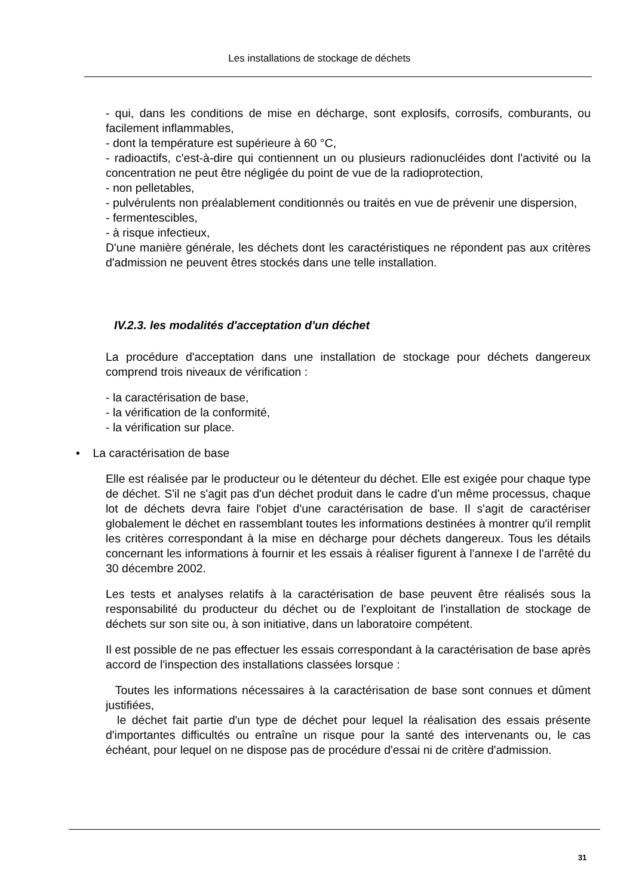Les installations de stockage de déchets
- qui, dans les conditions de mise en décharge, sont explosifs, corrosifs, comburants, ou facilement inflammables,
- dont la température est supérieure à 60 °C,
- radioactifs, c'est-à-dire qui contiennent un ou plusieurs radionucléides dont l'activité ou la concentration ne peut être négligée du point de vue de la radioprotection,
- non pelletables,
- pulvérulents non préalablement conditionnés ou traités en vue de prévenir une dispersion,
- fermentescibles,
- à risque infectieux,
D'une manière générale, les déchets dont les caractéristiques ne répondent pas aux critères d'admission ne peuvent êtres stockés dans une telle installation.
IV.2.3. les modalités d'acceptation d'un déchet
La procédure d'acceptation dans une installation de stockage pour déchets dangereux comprend trois niveaux de vérification :
- la caractérisation de base,
- la vérification de la conformité,
- la vérification sur place.
• La caractérisation de base
Elle est réalisée par le producteur ou le détenteur du déchet. Elle est exigée pour chaque type de déchet. S'il ne s'agit pas d'un déchet produit dans le cadre d'un même processus, chaque lot de déchets devra faire l'objet d'une caractérisation de base. Il s'agit de caractériser globalement le déchet en rassemblant toutes les informations destinées à montrer qu'il remplit les critères correspondant à la mise en décharge pour déchets dangereux. Tous les détails concernant les informations à fournir et les essais à réaliser figurent à l'annexe I de l'arrêté du 30 décembre 2002.
Les tests et analyses relatifs à la caractérisation de base peuvent être réalisés sous la responsabilité du producteur du déchet ou de l'exploitant de l'installation de stockage de déchets sur son site ou, à son initiative, dans un laboratoire compétent.
Il est possible de ne pas effectuer les essais correspondant à la caractérisation de base après accord de l'inspection des installations classées lorsque :
Toutes les informations nécessaires à la caractérisation de base sont connues et dûment justifiées,
le déchet fait partie d'un type de déchet pour lequel la réalisation des essais présente d'importantes difficultés ou entraîne un risque pour la santé des intervenants ou, le cas échéant, pour lequel on ne dispose pas de procédure d'essai ni de critère d'admission.
31